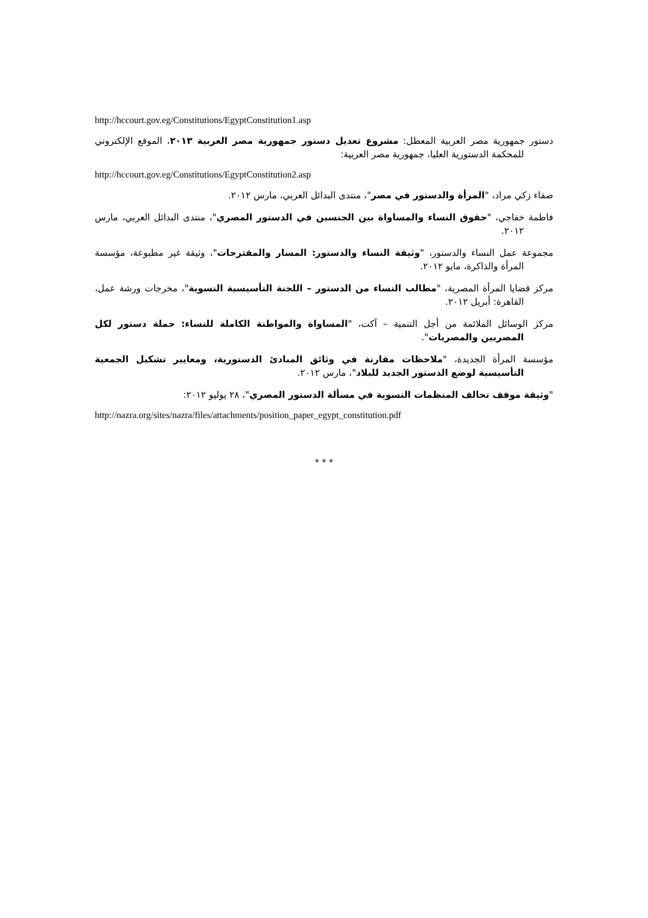http://hccourt.gov.eg/Constitutions/EgyptConstitution1.asp
دستور جمهورية مصر العربية المعطل: مشروع تعديل دستور جمهورية مصر العربية ٢٠١٣، الموقع الإلكتروني للمحكمة الدستورية العليا، جمهورية مصر العربية:
http://hccourt.gov.eg/Constitutions/EgyptConstitution2.asp
صفاء زكي مراد، "المرأة والدستور في مصر"، منتدى البدائل العربي، مارس ٢٠١٢.
فاطمة خفاجي، "حقوق النساء والمساواة بين الجنسين في الدستور المصري"، منتدى البدائل العربي، مارس ٢٠١٢.
مجموعة عمل النساء والدستور، "وثيقة النساء والدستور: المسار والمقترحات"، وثيقة غير مطبوعة، مؤسسة المرأة والذاكرة، مايو ٢٠١٢.
مركز قضايا المرأة المصرية، "مطالب النساء من الدستور – اللجنة التأسيسية النسوية"، مخرجات ورشة عمل، القاهرة: أبريل ٢٠١٢.
مركز الوسائل الملائمة من أجل التنمية – آكت، "المساواة والمواطنة الكاملة للنساء: حملة دستور لكل المصريين والمصريات".
مؤسسة المرأة الجديدة، "ملاحظات مقارنة في وثائق المبادئ الدستورية، ومعايير تشكيل الجمعية التأسيسية لوضع الدستور الجديد للبلاد"، مارس ٢٠١٢.
"وثيقة موقف تحالف المنظمات النسوية في مسألة الدستور المصري"، ٢٨ يوليو ٢٠١٢:
http://nazra.org/sites/nazra/files/attachments/position_paper_egypt_constitution.pdf
* * *